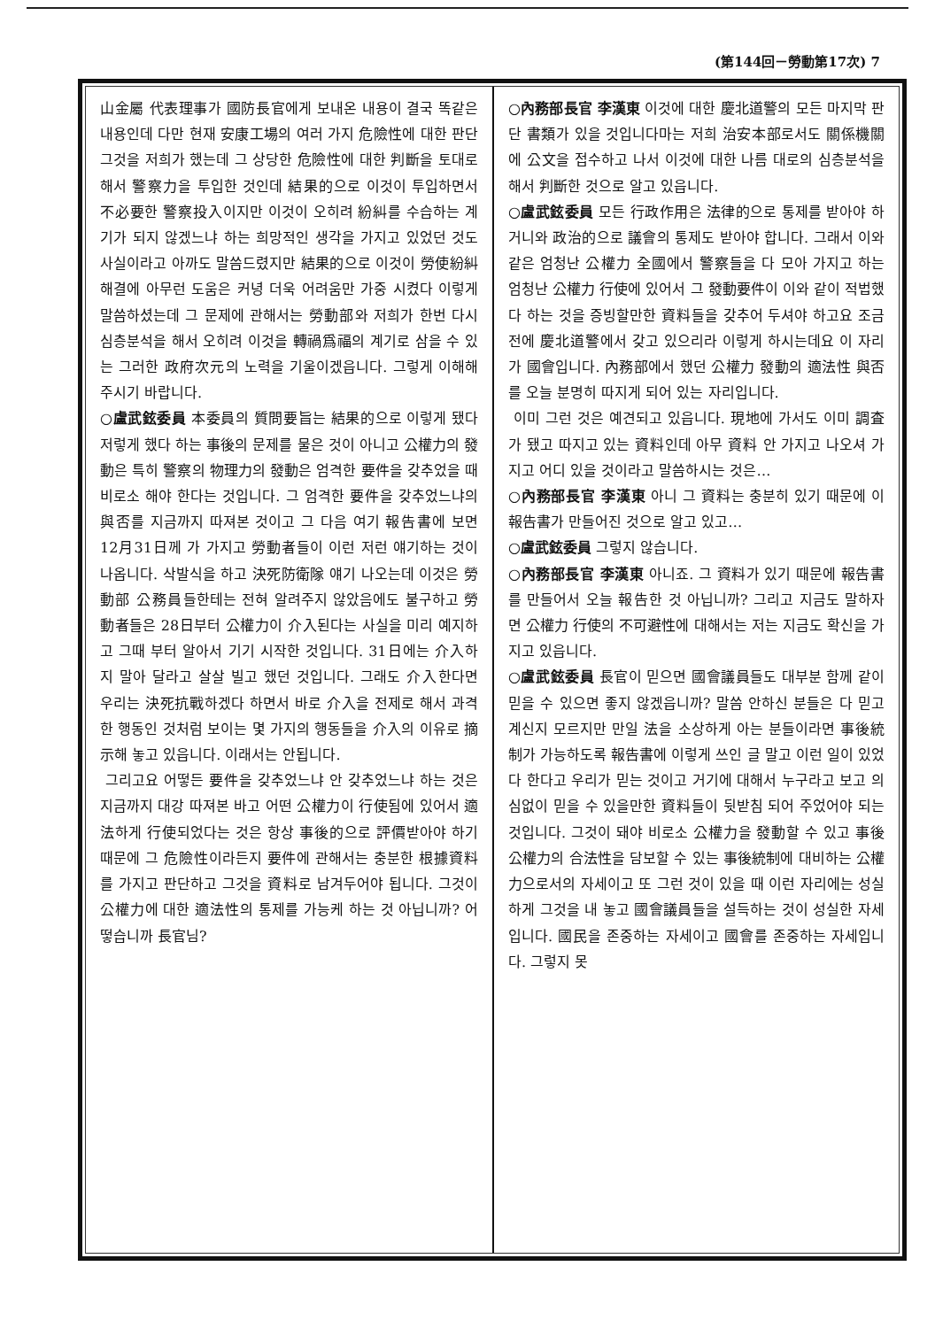(第144回－勞動第17次) 7
山金屬 代表理事가 國防長官에게 보내온 내용이 결국 똑같은 내용인데 다만 현재 安康工場의 여러 가지 危險性에 대한 판단 그것을 저희가 했는데 그 상당한 危險性에 대한 判斷을 토대로 해서 警察力을 투입한 것인데 結果的으로 이것이 투입하면서 不必要한 警察投入이지만 이것이 오히려 紛糾를 수습하는 계기가 되지 않겠느냐 하는 희망적인 생각을 가지고 있었던 것도 사실이라고 아까도 말씀드렸지만 結果的으로 이것이 勞使紛糾 해결에 아무런 도움은 커녕 더욱 어려움만 가중 시켰다 이렇게 말씀하셨는데 그 문제에 관해서는 勞動部와 저희가 한번 다시 심층분석을 해서 오히려 이것을 轉禍爲福의 계기로 삼을 수 있는 그러한 政府次元의 노력을 기울이겠읍니다. 그렇게 이해해 주시기 바랍니다.
○盧武鉉委員 本委員의 質問要旨는 結果的으로 이렇게 됐다 저렇게 했다 하는 事後의 문제를 물은 것이 아니고 公權力의 發動은 특히 警察의 物理力의 發動은 엄격한 要件을 갖추었을 때 비로소 해야 한다는 것입니다. 그 엄격한 要件을 갖추었느냐의 與否를 지금까지 따져본 것이고 그 다음 여기 報告書에 보면 12月31日께 가 가지고 勞動者들이 이런 저런 얘기하는 것이 나옵니다. 삭발식을 하고 決死防衛隊 얘기 나오는데 이것은 勞動部 公務員들한테는 전혀 알려주지 않았음에도 불구하고 勞動者들은 28日부터 公權力이 介入된다는 사실을 미리 예지하고 그때 부터 알아서 기기 시작한 것입니다. 31日에는 介入하지 말아 달라고 살살 빌고 했던 것입니다. 그래도 介入한다면 우리는 決死抗戰하겠다 하면서 바로 介入을 전제로 해서 과격한 행동인 것처럼 보이는 몇 가지의 행동들을 介入의 이유로 摘示해 놓고 있읍니다. 이래서는 안됩니다.
그리고요 어떻든 要件을 갖추었느냐 안 갖추었느냐 하는 것은 지금까지 대강 따져본 바고 어떤 公權力이 行使됨에 있어서 適法하게 行使되었다는 것은 항상 事後的으로 評價받아야 하기 때문에 그 危險性이라든지 要件에 관해서는 충분한 根據資料를 가지고 판단하고 그것을 資料로 남겨두어야 됩니다. 그것이 公權力에 대한 適法性의 통제를 가능케 하는 것 아닙니까? 어떻습니까 長官님?
○內務部長官 李漢東 이것에 대한 慶北道警의 모든 마지막 판단 書類가 있을 것입니다마는 저희 治安本部로서도 關係機關에 公文을 접수하고 나서 이것에 대한 나름 대로의 심층분석을 해서 判斷한 것으로 알고 있읍니다.
○盧武鉉委員 모든 行政作用은 法律的으로 통제를 받아야 하거니와 政治的으로 議會의 통제도 받아야 합니다. 그래서 이와 같은 엄청난 公權力 全國에서 警察들을 다 모아 가지고 하는 엄청난 公權力 行使에 있어서 그 發動要件이 이와 같이 적법했다 하는 것을 증빙할만한 資料들을 갖추어 두셔야 하고요 조금 전에 慶北道警에서 갖고 있으리라 이렇게 하시는데요 이 자리가 國會입니다. 內務部에서 했던 公權力 發動의 適法性 與否를 오늘 분명히 따지게 되어 있는 자리입니다.
이미 그런 것은 예견되고 있읍니다. 現地에 가서도 이미 調査가 됐고 따지고 있는 資料인데 아무 資料 안 가지고 나오셔 가지고 어디 있을 것이라고 말씀하시는 것은…
○內務部長官 李漢東 아니 그 資料는 충분히 있기 때문에 이 報告書가 만들어진 것으로 알고 있고…
○盧武鉉委員 그렇지 않습니다.
○內務部長官 李漢東 아니죠. 그 資料가 있기 때문에 報告書를 만들어서 오늘 報告한 것 아닙니까? 그리고 지금도 말하자면 公權力 行使의 不可避性에 대해서는 저는 지금도 확신을 가지고 있읍니다.
○盧武鉉委員 長官이 믿으면 國會議員들도 대부분 함께 같이 믿을 수 있으면 좋지 않겠읍니까? 말씀 안하신 분들은 다 믿고 계신지 모르지만 만일 法을 소상하게 아는 분들이라면 事後統制가 가능하도록 報告書에 이렇게 쓰인 글 말고 이런 일이 있었다 한다고 우리가 믿는 것이고 거기에 대해서 누구라고 보고 의심없이 믿을 수 있을만한 資料들이 뒷받침 되어 주었어야 되는 것입니다. 그것이 돼야 비로소 公權力을 發動할 수 있고 事後 公權力의 合法性을 담보할 수 있는 事後統制에 대비하는 公權力으로서의 자세이고 또 그런 것이 있을 때 이런 자리에는 성실하게 그것을 내 놓고 國會議員들을 설득하는 것이 성실한 자세입니다. 國民을 존중하는 자세이고 國會를 존중하는 자세입니다. 그렇지 못